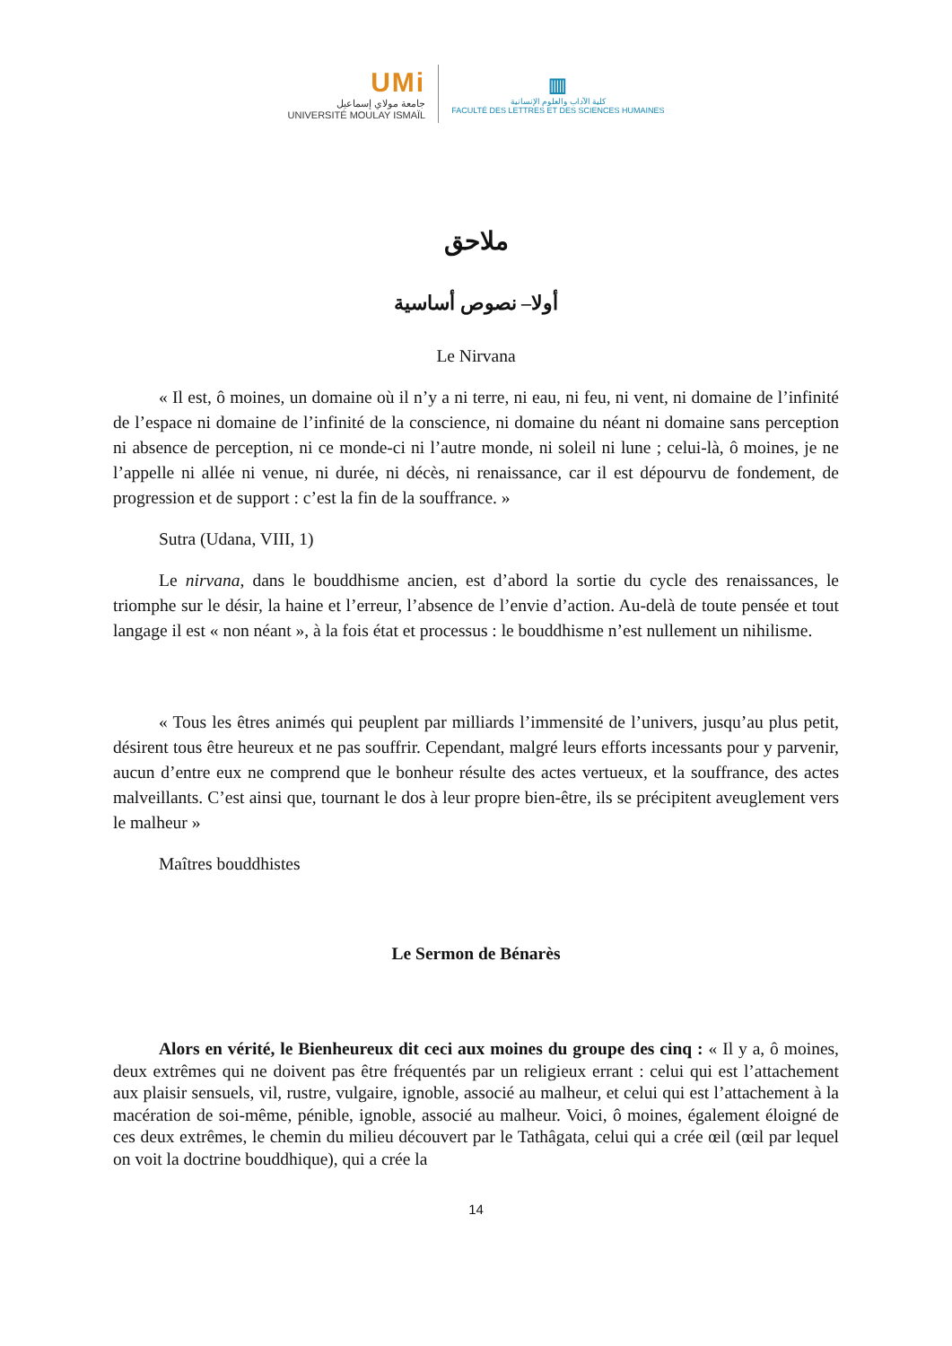UMi
جامعة مولاي إسماعيل
UNIVERSITÉ MOULAY ISMAÏL
▥
كلية الآداب والعلوم الإنسانية
FACULTÉ DES LETTRES ET DES SCIENCES HUMAINES
ملاحق
أولا– نصوص أساسية
Le Nirvana
« Il est, ô moines, un domaine où il n’y a ni terre, ni eau, ni feu, ni vent, ni domaine de l’infinité de l’espace ni domaine de l’infinité de la conscience, ni domaine du néant ni domaine sans perception ni absence de perception, ni ce monde-ci ni l’autre monde, ni soleil ni lune ; celui-là, ô moines, je ne l’appelle ni allée ni venue, ni durée, ni décès, ni renaissance, car il est dépourvu de fondement, de progression et de support : c’est la fin de la souffrance. »
Sutra (Udana, VIII, 1)
Le nirvana, dans le bouddhisme ancien, est d’abord la sortie du cycle des renaissances, le triomphe sur le désir, la haine et l’erreur, l’absence de l’envie d’action. Au-delà de toute pensée et tout langage il est « non néant », à la fois état et processus : le bouddhisme n’est nullement un nihilisme.
« Tous les êtres animés qui peuplent par milliards l’immensité de l’univers, jusqu’au plus petit, désirent tous être heureux et ne pas souffrir. Cependant, malgré leurs efforts incessants pour y parvenir, aucun d’entre eux ne comprend que le bonheur résulte des actes vertueux, et la souffrance, des actes malveillants. C’est ainsi que, tournant le dos à leur propre bien-être, ils se précipitent aveuglement vers le malheur »
Maîtres bouddhistes
Le Sermon de Bénarès
Alors en vérité, le Bienheureux dit ceci aux moines du groupe des cinq : « Il y a, ô moines, deux extrêmes qui ne doivent pas être fréquentés par un religieux errant : celui qui est l’attachement aux plaisir sensuels, vil, rustre, vulgaire, ignoble, associé au malheur, et celui qui est l’attachement à la macération de soi-même, pénible, ignoble, associé au malheur. Voici, ô moines, également éloigné de ces deux extrêmes, le chemin du milieu découvert par le Tathâgata, celui qui a crée œil (œil par lequel on voit la doctrine bouddhique), qui a crée la
14